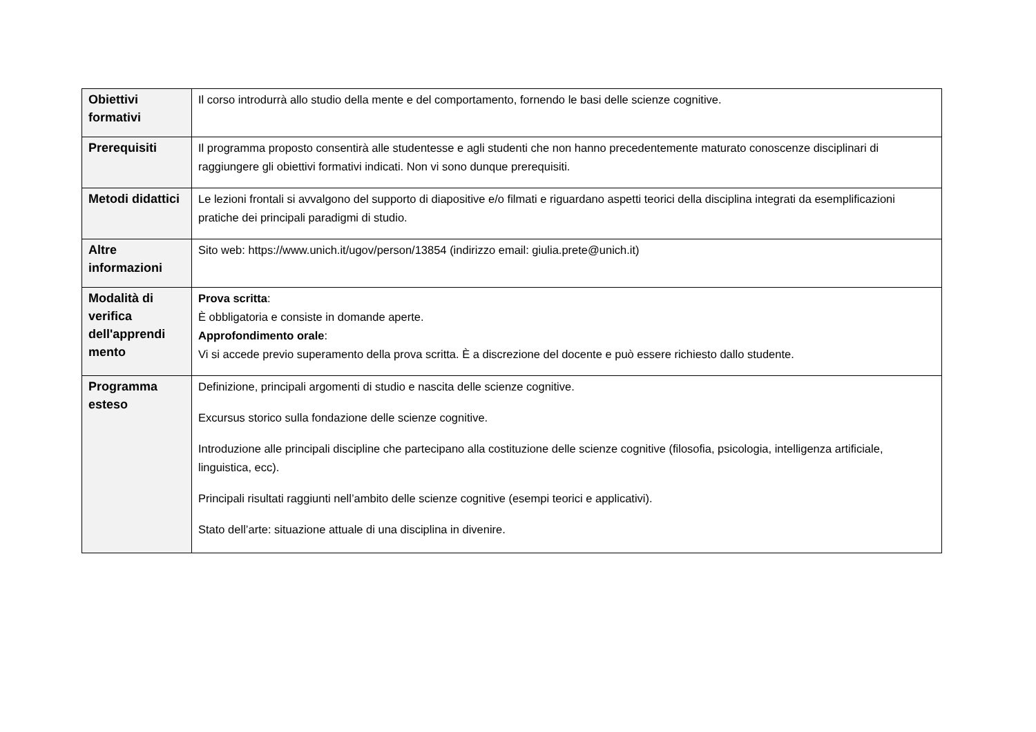| Obiettivi formativi | Il corso introdurrà allo studio della mente e del comportamento, fornendo le basi delle scienze cognitive. |
| Prerequisiti | Il programma proposto consentirà alle studentesse e agli studenti che non hanno precedentemente maturato conoscenze disciplinari di raggiungere gli obiettivi formativi indicati. Non vi sono dunque prerequisiti. |
| Metodi didattici | Le lezioni frontali si avvalgono del supporto di diapositive e/o filmati e riguardano aspetti teorici della disciplina integrati da esemplificazioni pratiche dei principali paradigmi di studio. |
| Altre informazioni | Sito web: https://www.unich.it/ugov/person/13854 (indirizzo email: giulia.prete@unich.it) |
| Modalità di verifica dell'apprendi mento | Prova scritta : È obbligatoria e consiste in domande aperte. Approfondimento orale : Vi si accede previo superamento della prova scritta. È a discrezione del docente e può essere richiesto dallo studente. |
| Programma esteso | Definizione, principali argomenti di studio e nascita delle scienze cognitive. Excursus storico sulla fondazione delle scienze cognitive. Introduzione alle principali discipline che partecipano alla costituzione delle scienze cognitive (filosofia, psicologia, intelligenza artificiale, linguistica, ecc). Principali risultati raggiunti nell’ambito delle scienze cognitive (esempi teorici e applicativi). Stato dell’arte: situazione attuale di una disciplina in divenire. |